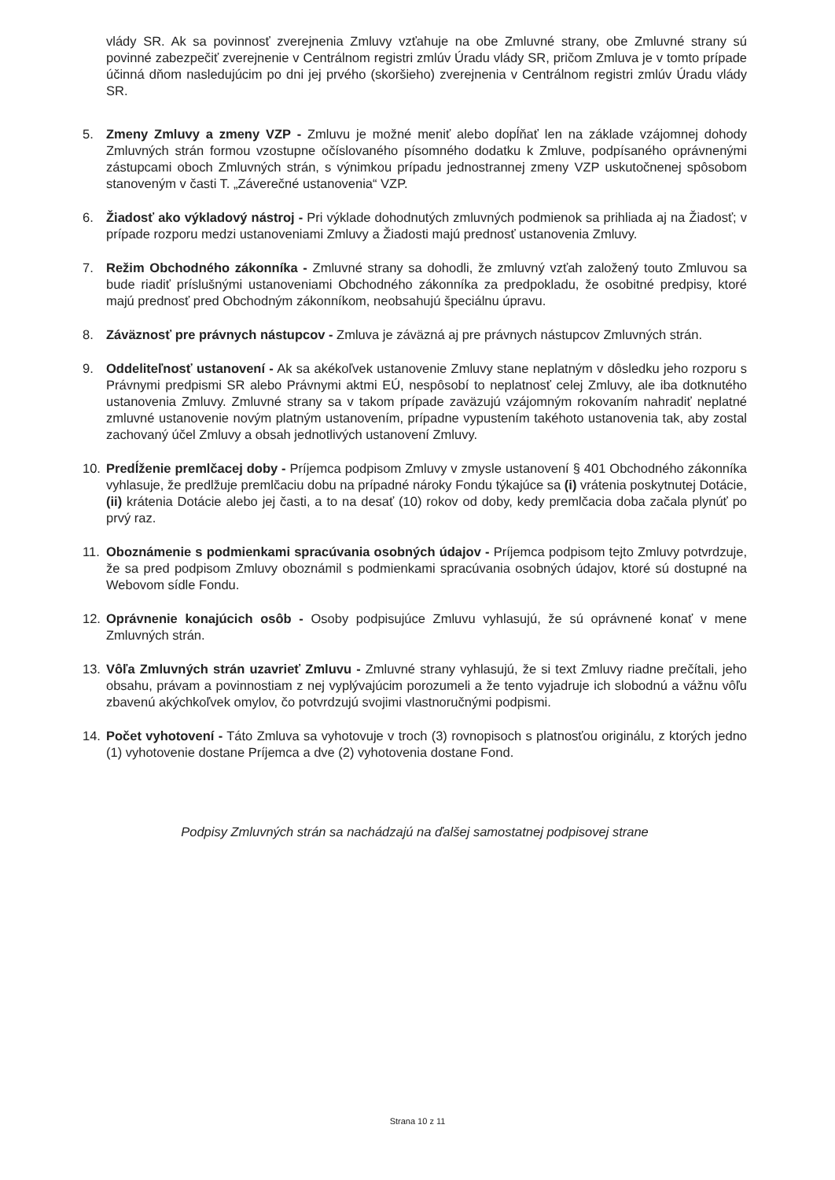vlády SR. Ak sa povinnosť zverejnenia Zmluvy vzťahuje na obe Zmluvné strany, obe Zmluvné strany sú povinné zabezpečiť zverejnenie v Centrálnom registri zmlúv Úradu vlády SR, pričom Zmluva je v tomto prípade účinná dňom nasledujúcim po dni jej prvého (skoršieho) zverejnenia v Centrálnom registri zmlúv Úradu vlády SR.
5. Zmeny Zmluvy a zmeny VZP - Zmluvu je možné meniť alebo dopĺňať len na základe vzájomnej dohody Zmluvných strán formou vzostupne očíslovaného písomného dodatku k Zmluve, podpísaného oprávnenými zástupcami oboch Zmluvných strán, s výnimkou prípadu jednostrannej zmeny VZP uskutočnenej spôsobom stanoveným v časti T. „Záverečné ustanovenia“ VZP.
6. Žiadosť ako výkladový nástroj - Pri výklade dohodnutých zmluvných podmienok sa prihliada aj na Žiadosť; v prípade rozporu medzi ustanoveniami Zmluvy a Žiadosti majú prednosť ustanovenia Zmluvy.
7. Režim Obchodného zákonníka - Zmluvné strany sa dohodli, že zmluvný vzťah založený touto Zmluvou sa bude riadiť príslušnými ustanoveniami Obchodného zákonníka za predpokladu, že osobitné predpisy, ktoré majú prednosť pred Obchodným zákonníkom, neobsahujú špeciálnu úpravu.
8. Záväznosť pre právnych nástupcov - Zmluva je záväzná aj pre právnych nástupcov Zmluvných strán.
9. Oddeliteľnosť ustanovení - Ak sa akékoľvek ustanovenie Zmluvy stane neplatným v dôsledku jeho rozporu s Právnymi predpismi SR alebo Právnymi aktmi EÚ, nespôsobí to neplatnosť celej Zmluvy, ale iba dotknutého ustanovenia Zmluvy. Zmluvné strany sa v takom prípade zaväzujú vzájomným rokovaním nahradiť neplatné zmluvné ustanovenie novým platným ustanovením, prípadne vypustením takéhoto ustanovenia tak, aby zostal zachovaný účel Zmluvy a obsah jednotlivých ustanovení Zmluvy.
10. Predĺženie premlčacej doby - Príjemca podpisom Zmluvy v zmysle ustanovení § 401 Obchodného zákonníka vyhlasuje, že predlžuje premlčaciu dobu na prípadné nároky Fondu týkajúce sa (i) vrátenia poskytnutej Dotácie, (ii) krátenia Dotácie alebo jej časti, a to na desať (10) rokov od doby, kedy premlčacia doba začala plynúť po prvý raz.
11. Oboznámenie s podmienkami spracúvania osobných údajov - Príjemca podpisom tejto Zmluvy potvrdzuje, že sa pred podpisom Zmluvy oboznámil s podmienkami spracúvania osobných údajov, ktoré sú dostupné na Webovom sídle Fondu.
12. Oprávnenie konajúcich osôb - Osoby podpisujúce Zmluvu vyhlasujú, že sú oprávnené konať v mene Zmluvných strán.
13. Vôľa Zmluvných strán uzavrieť Zmluvu - Zmluvné strany vyhlasujú, že si text Zmluvy riadne prečítali, jeho obsahu, právam a povinnostiam z nej vyplývajúcim porozumeli a že tento vyjadruje ich slobodnú a vážnu vôľu zbavenú akýchkoľvek omylov, čo potvrdzujú svojimi vlastnoručnými podpismi.
14. Počet vyhotovení - Táto Zmluva sa vyhotovuje v troch (3) rovnopisoch s platnosťou originálu, z ktorých jedno (1) vyhotovenie dostane Príjemca a dve (2) vyhotovenia dostane Fond.
Podpisy Zmluvných strán sa nachádzajú na ďalšej samostatnej podpisovej strane
Strana 10 z 11